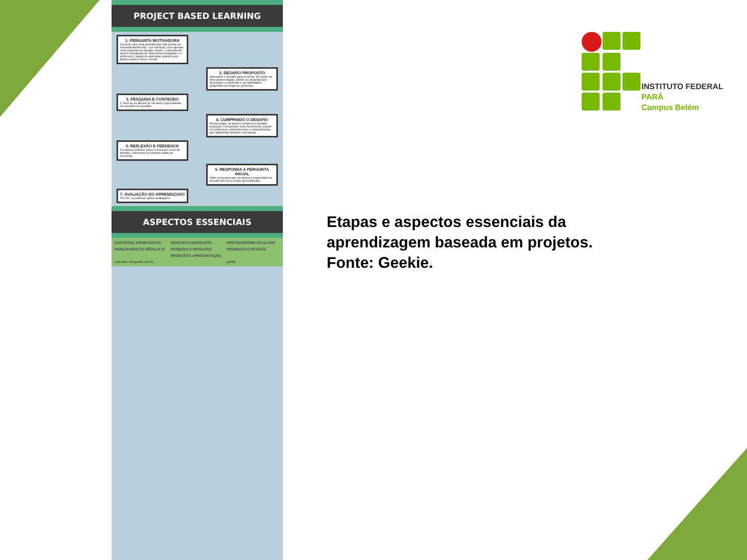PROJECT BASED LEARNING
1. PERGUNTA MOTIVADORA
Comece com uma questão que não possa ser resolvida facilmente - por exemplo, com apenas uma pesquisa no Google. Assim, o assunto da aula é introduzido de uma forma instigante e o professor é capaz de averiguar quanto seus alunos sabem sobre o tema.
2. DESAFIO PROPOSTO
Apresente o desafio para a turma. Ele pode ser uma apresentação, objeto ou pesquisa que demonstre o conteúdo e as habilidades adquiridas ao longo do processo.
3. PESQUISA E CONTEÚDO
É hora de os alunos se tornarem especialistas no assunto em questão.
4. CUMPRINDO O DESAFIO
Nessa etapa, os alunos cumprem o desafio proposto e encontram uma maneira de colocar em prática os conhecimentos e competências que adquiriram durante a pesquisa.
5. REFLEXÃO E FEEDBACK
Os alunos refletem sobre o tema por meio de debates, exercícios ou mesmo rodas de conversa.
6. RESPONDA A PERGUNTA INICIAL
Volte a ela para que os alunos a respondam de acordo com seus novos aprendizados.
7. AVALIAÇÃO DO APRENDIZADO
Por fim, o professor aplica avaliações.
ASPECTOS ESSENCIAIS
CONTEÚDO SIGNIFICATIVO
PERGUNTA INSTIGANTE
PROTAGONISMO DO ALUNO
HABILIDADES DO SÉCULO 21
PESQUISA E INOVAÇÃO
FEEDBACK E REVISÃO
PRODUTO E APRESENTAÇÃO
Leia mais: info.geekie.com.br
geekie
INSTITUTO FEDERAL
PARÁ
Campus Belém
Etapas e aspectos essenciais da aprendizagem baseada em projetos. Fonte: Geekie.